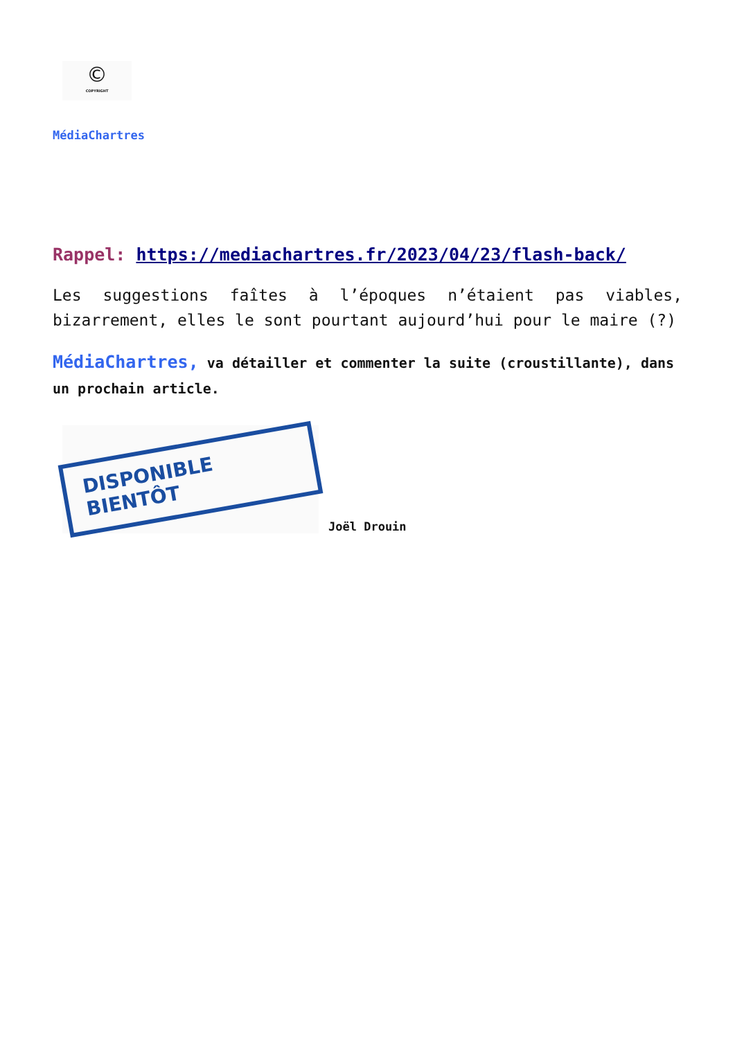©
COPYRIGHT
MédiaChartres
Rappel: https://mediachartres.fr/2023/04/23/flash-back/
Les suggestions faîtes à l’époques n’étaient pas viables, bizarrement, elles le sont pourtant aujourd’hui pour le maire (?)
MédiaChartres, va détailler et commenter la suite (croustillante), dans un prochain article.
DISPONIBLE BIENTÔT
Joël Drouin